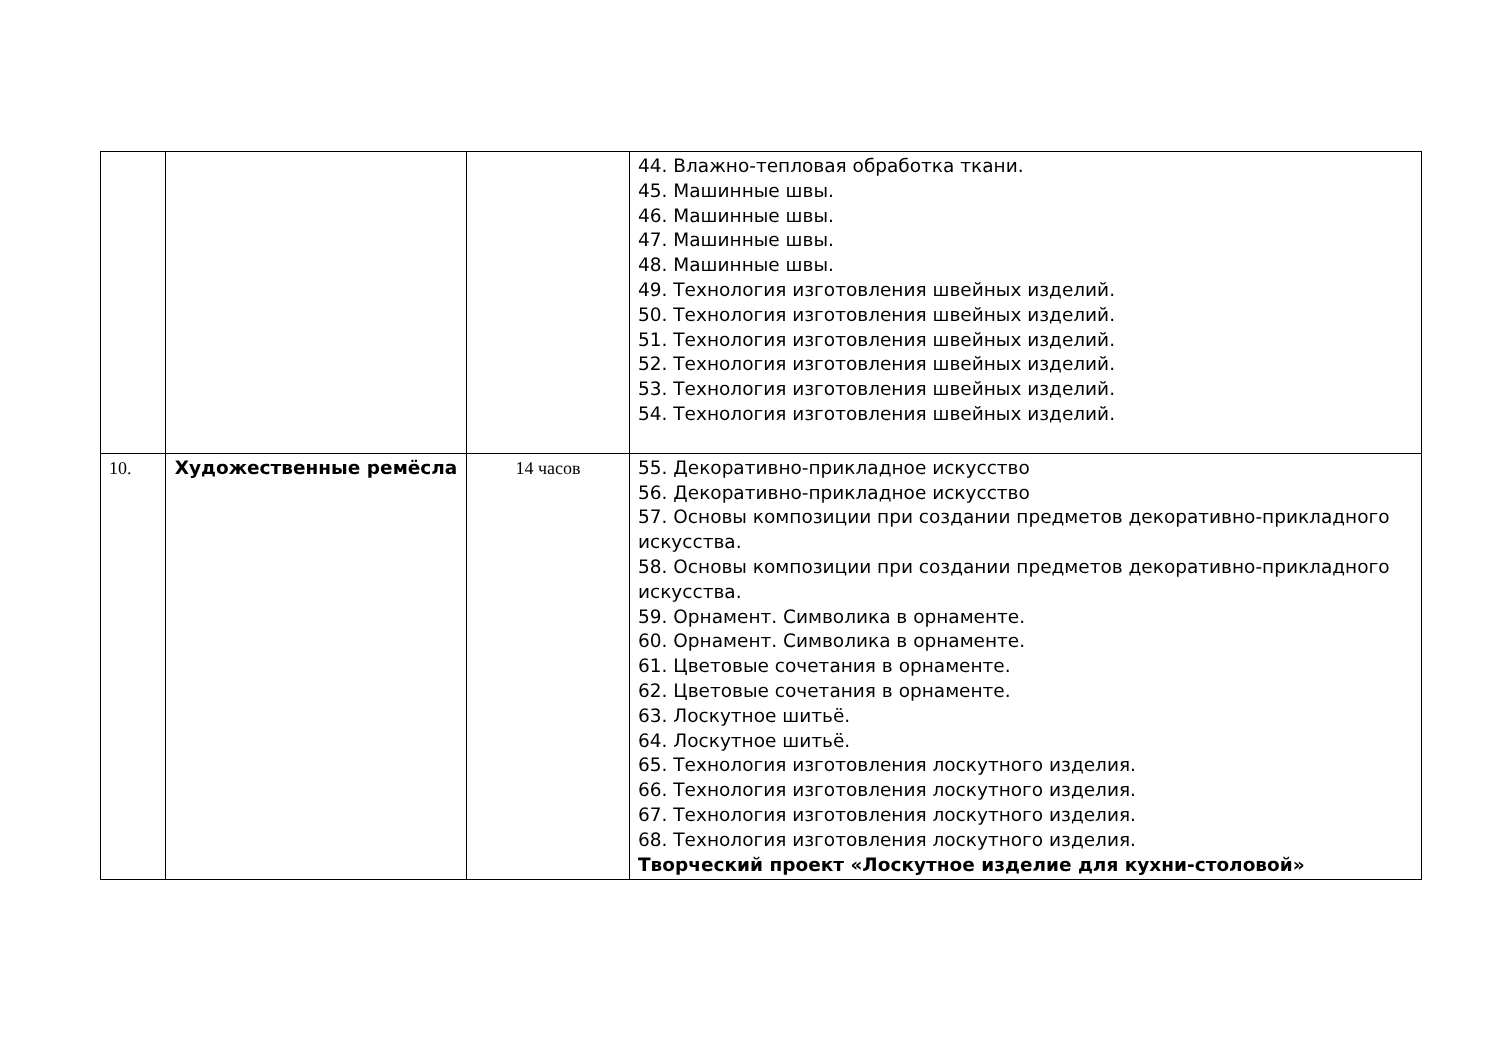| | | | 44. Влажно-тепловая обработка ткани. 45. Машинные швы. 46. Машинные швы. 47. Машинные швы. 48. Машинные швы. 49. Технология изготовления швейных изделий. 50. Технология изготовления швейных изделий. 51. Технология изготовления швейных изделий. 52. Технология изготовления швейных изделий. 53. Технология изготовления швейных изделий. 54. Технология изготовления швейных изделий. |
| 10. | Художественные ремёсла | 14 часов | 55. Декоративно-прикладное искусство 56. Декоративно-прикладное искусство 57. Основы композиции при создании предметов декоративно-прикладного искусства. 58. Основы композиции при создании предметов декоративно-прикладного искусства. 59. Орнамент. Символика в орнаменте. 60. Орнамент. Символика в орнаменте. 61. Цветовые сочетания в орнаменте. 62. Цветовые сочетания в орнаменте. 63. Лоскутное шитьё. 64. Лоскутное шитьё. 65. Технология изготовления лоскутного изделия. 66. Технология изготовления лоскутного изделия. 67. Технология изготовления лоскутного изделия. 68. Технология изготовления лоскутного изделия. Творческий проект «Лоскутное изделие для кухни-столовой» |